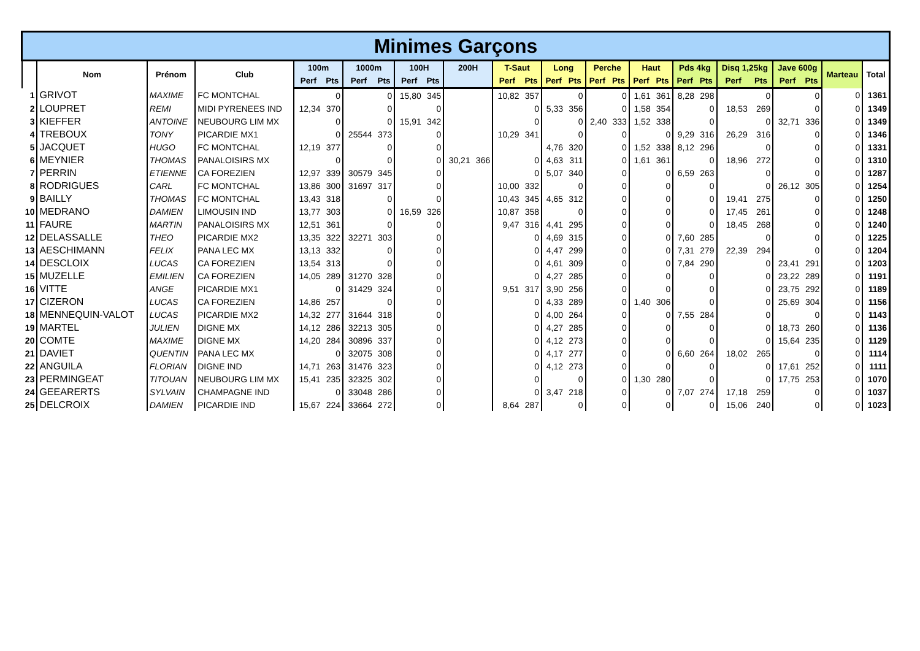| Minimes Garçons | | | | | | | | | | | | | | | | | | | | | | | | | | | |
| | Nom | Prénom | Club | 100m | | 1000m | | 100H | | 200H | | T-Saut | | Long | | Perche | | Haut | | Pds 4kg | | Disq 1,25kg | | Jave 600g | | Marteau | Total |
| | | | | Perf | Pts | Perf | Pts | Perf | Pts | | | Perf | Pts | Perf | Pts | Perf | Pts | Perf | Pts | Perf | Pts | Perf | Pts | Perf | Pts | | |
| 1 | GRIVOT | MAXIME | FC MONTCHAL | | 0 | | 0 | 15,80 | 345 | | | 10,82 | 357 | | 0 | | 0 | 1,61 | 361 | 8,28 | 298 | | 0 | | 0 | 0 | 1361 |
| 2 | LOUPRET | REMI | MIDI PYRENEES IND | 12,34 | 370 | | 0 | | 0 | | | | 0 | 5,33 | 356 | | 0 | 1,58 | 354 | | 0 | 18,53 | 269 | | 0 | 0 | 1349 |
| 3 | KIEFFER | ANTOINE | NEUBOURG LIM MX | | 0 | | 0 | 15,91 | 342 | | | | 0 | | 0 | 2,40 | 333 | 1,52 | 338 | | 0 | | 0 | 32,71 | 336 | 0 | 1349 |
| 4 | TREBOUX | TONY | PICARDIE MX1 | | 0 | 25544 | 373 | | 0 | | | 10,29 | 341 | | 0 | | 0 | | 0 | 9,29 | 316 | 26,29 | 316 | | 0 | 0 | 1346 |
| 5 | JACQUET | HUGO | FC MONTCHAL | 12,19 | 377 | | 0 | | 0 | | | | | 4,76 | 320 | | 0 | 1,52 | 338 | 8,12 | 296 | | 0 | | 0 | 0 | 1331 |
| 6 | MEYNIER | THOMAS | PANALOISIRS MX | | 0 | | 0 | | 0 | 30,21 | 366 | | 0 | 4,63 | 311 | | 0 | 1,61 | 361 | | 0 | 18,96 | 272 | | 0 | 0 | 1310 |
| 7 | PERRIN | ETIENNE | CA FOREZIEN | 12,97 | 339 | 30579 | 345 | | 0 | | | | 0 | 5,07 | 340 | | 0 | | 0 | 6,59 | 263 | | 0 | | 0 | 0 | 1287 |
| 8 | RODRIGUES | CARL | FC MONTCHAL | 13,86 | 300 | 31697 | 317 | | 0 | | | 10,00 | 332 | | 0 | | 0 | | 0 | | 0 | | 0 | 26,12 | 305 | 0 | 1254 |
| 9 | BAILLY | THOMAS | FC MONTCHAL | 13,43 | 318 | | 0 | | 0 | | | 10,43 | 345 | 4,65 | 312 | | 0 | | 0 | | 0 | 19,41 | 275 | | 0 | 0 | 1250 |
| 10 | MEDRANO | DAMIEN | LIMOUSIN IND | 13,77 | 303 | | 0 | 16,59 | 326 | | | 10,87 | 358 | | 0 | | 0 | | 0 | | 0 | 17,45 | 261 | | 0 | 0 | 1248 |
| 11 | FAURE | MARTIN | PANALOISIRS MX | 12,51 | 361 | | 0 | | 0 | | | 9,47 | 316 | 4,41 | 295 | | 0 | | 0 | | 0 | 18,45 | 268 | | 0 | 0 | 1240 |
| 12 | DELASSALLE | THEO | PICARDIE MX2 | 13,35 | 322 | 32271 | 303 | | 0 | | | | 0 | 4,69 | 315 | | 0 | | 0 | 7,60 | 285 | | 0 | | 0 | 0 | 1225 |
| 13 | AESCHIMANN | FELIX | PANA LEC MX | 13,13 | 332 | | 0 | | 0 | | | | 0 | 4,47 | 299 | | 0 | | 0 | 7,31 | 279 | 22,39 | 294 | | 0 | 0 | 1204 |
| 14 | DESCLOIX | LUCAS | CA FOREZIEN | 13,54 | 313 | | 0 | | 0 | | | | 0 | 4,61 | 309 | | 0 | | 0 | 7,84 | 290 | | 0 | 23,41 | 291 | 0 | 1203 |
| 15 | MUZELLE | EMILIEN | CA FOREZIEN | 14,05 | 289 | 31270 | 328 | | 0 | | | | 0 | 4,27 | 285 | | 0 | | 0 | | 0 | | 0 | 23,22 | 289 | 0 | 1191 |
| 16 | VITTE | ANGE | PICARDIE MX1 | | 0 | 31429 | 324 | | 0 | | | 9,51 | 317 | 3,90 | 256 | | 0 | | 0 | | 0 | | 0 | 23,75 | 292 | 0 | 1189 |
| 17 | CIZERON | LUCAS | CA FOREZIEN | 14,86 | 257 | | 0 | | 0 | | | | 0 | 4,33 | 289 | | 0 | 1,40 | 306 | | 0 | | 0 | 25,69 | 304 | 0 | 1156 |
| 18 | MENNEQUIN-VALOT | LUCAS | PICARDIE MX2 | 14,32 | 277 | 31644 | 318 | | 0 | | | | 0 | 4,00 | 264 | | 0 | | 0 | 7,55 | 284 | | 0 | | 0 | 0 | 1143 |
| 19 | MARTEL | JULIEN | DIGNE MX | 14,12 | 286 | 32213 | 305 | | 0 | | | | 0 | 4,27 | 285 | | 0 | | 0 | | 0 | | 0 | 18,73 | 260 | 0 | 1136 |
| 20 | COMTE | MAXIME | DIGNE MX | 14,20 | 284 | 30896 | 337 | | 0 | | | | 0 | 4,12 | 273 | | 0 | | 0 | | 0 | | 0 | 15,64 | 235 | 0 | 1129 |
| 21 | DAVIET | QUENTIN | PANA LEC MX | | 0 | 32075 | 308 | | 0 | | | | 0 | 4,17 | 277 | | 0 | | 0 | 6,60 | 264 | 18,02 | 265 | | 0 | 0 | 1114 |
| 22 | ANGUILA | FLORIAN | DIGNE IND | 14,71 | 263 | 31476 | 323 | | 0 | | | | 0 | 4,12 | 273 | | 0 | | 0 | | 0 | | 0 | 17,61 | 252 | 0 | 1111 |
| 23 | PERMINGEAT | TITOUAN | NEUBOURG LIM MX | 15,41 | 235 | 32325 | 302 | | 0 | | | | 0 | | 0 | | 0 | 1,30 | 280 | | 0 | | 0 | 17,75 | 253 | 0 | 1070 |
| 24 | GEEARERTS | SYLVAIN | CHAMPAGNE IND | | 0 | 33048 | 286 | | 0 | | | | 0 | 3,47 | 218 | | 0 | | 0 | 7,07 | 274 | 17,18 | 259 | | 0 | 0 | 1037 |
| 25 | DELCROIX | DAMIEN | PICARDIE IND | 15,67 | 224 | 33664 | 272 | | 0 | | | 8,64 | 287 | | 0 | | 0 | | 0 | | 0 | 15,06 | 240 | | 0 | 0 | 1023 |